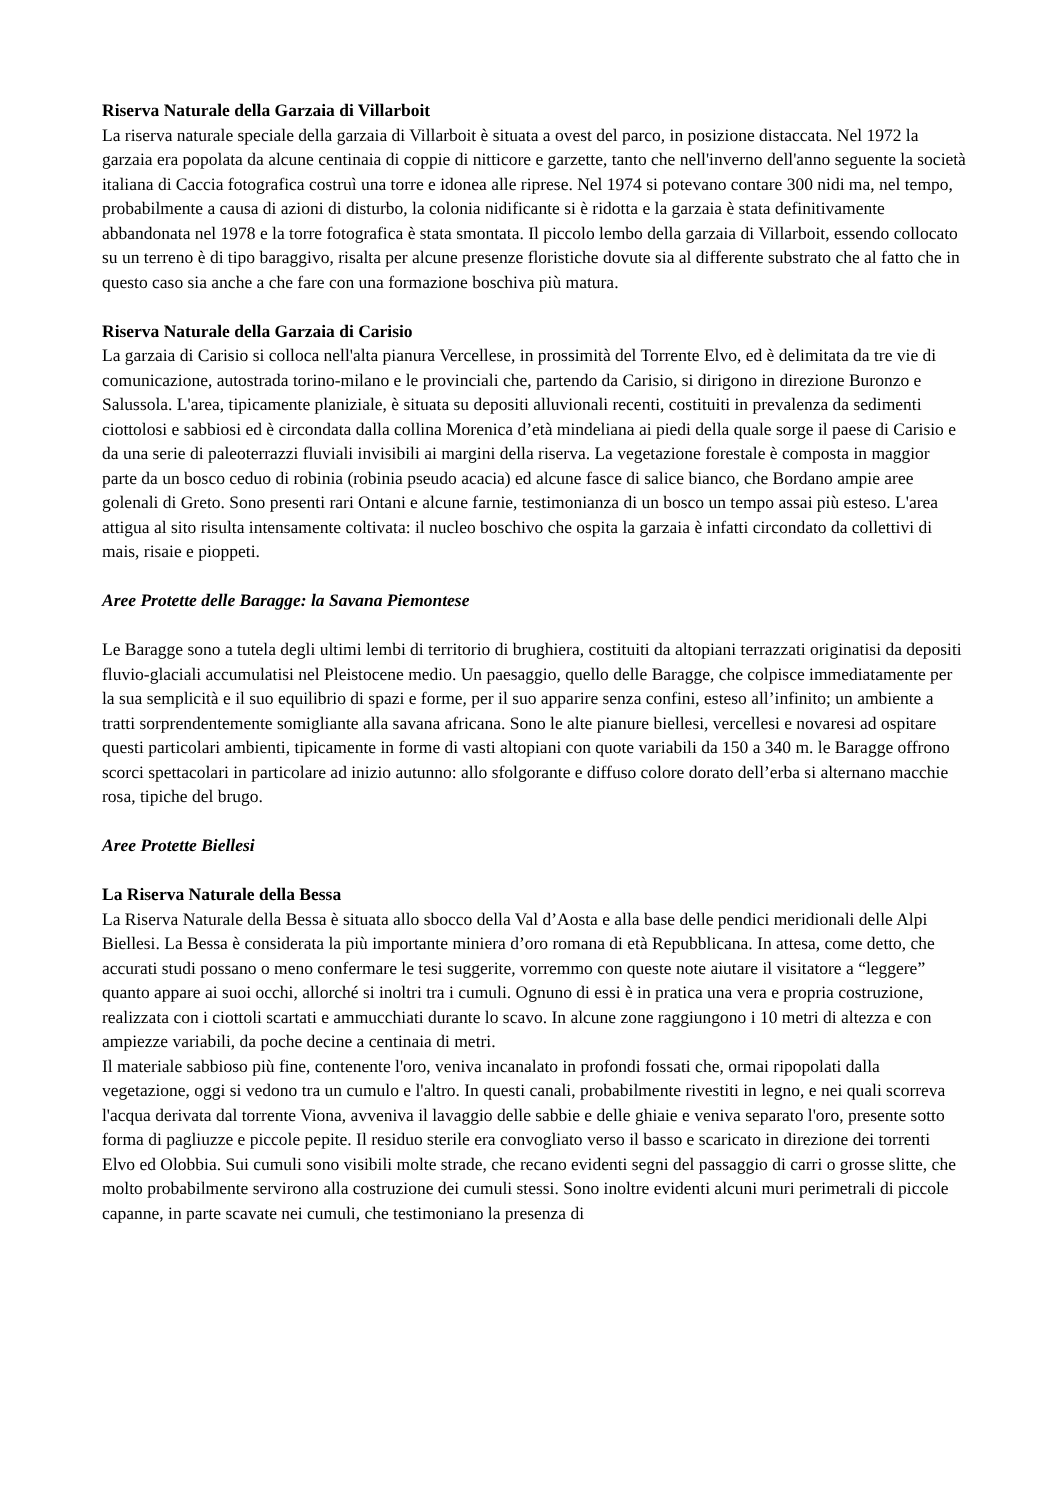Riserva Naturale della Garzaia di Villarboit
La riserva naturale speciale della garzaia di Villarboit è situata a ovest del parco, in posizione distaccata. Nel 1972 la garzaia era popolata da alcune centinaia di coppie di nitticore e garzette, tanto che nell'inverno dell'anno seguente la società italiana di Caccia fotografica costruì una torre e idonea alle riprese. Nel 1974 si potevano contare 300 nidi ma, nel tempo, probabilmente a causa di azioni di disturbo, la colonia nidificante si è ridotta e la garzaia è stata definitivamente abbandonata nel 1978 e la torre fotografica è stata smontata. Il piccolo lembo della garzaia di Villarboit, essendo collocato su un terreno è di tipo baraggivo, risalta per alcune presenze floristiche dovute sia al differente substrato che al fatto che in questo caso sia anche a che fare con una formazione boschiva più matura.
Riserva Naturale della Garzaia di Carisio
La garzaia di Carisio si colloca nell'alta pianura Vercellese, in prossimità del Torrente Elvo, ed è delimitata da tre vie di comunicazione, autostrada torino-milano e le provinciali che, partendo da Carisio, si dirigono in direzione Buronzo e Salussola. L'area, tipicamente planiziale, è situata su depositi alluvionali recenti, costituiti in prevalenza da sedimenti ciottolosi e sabbiosi ed è circondata dalla collina Morenica d’età mindeliana ai piedi della quale sorge il paese di Carisio e da una serie di paleoterrazzi fluviali invisibili ai margini della riserva. La vegetazione forestale è composta in maggior parte da un bosco ceduo di robinia (robinia pseudo acacia) ed alcune fasce di salice bianco, che Bordano ampie aree golenali di Greto. Sono presenti rari Ontani e alcune farnie, testimonianza di un bosco un tempo assai più esteso. L'area attigua al sito risulta intensamente coltivata: il nucleo boschivo che ospita la garzaia è infatti circondato da collettivi di mais, risaie e pioppeti.
Aree Protette delle Baragge: la Savana Piemontese
Le Baragge sono a tutela degli ultimi lembi di territorio di brughiera, costituiti da altopiani terrazzati originatisi da depositi fluvio-glaciali accumulatisi nel Pleistocene medio. Un paesaggio, quello delle Baragge, che colpisce immediatamente per la sua semplicità e il suo equilibrio di spazi e forme, per il suo apparire senza confini, esteso all’infinito; un ambiente a tratti sorprendentemente somigliante alla savana africana. Sono le alte pianure biellesi, vercellesi e novaresi ad ospitare questi particolari ambienti, tipicamente in forme di vasti altopiani con quote variabili da 150 a 340 m. le Baragge offrono scorci spettacolari in particolare ad inizio autunno: allo sfolgorante e diffuso colore dorato dell’erba si alternano macchie rosa, tipiche del brugo.
Aree Protette Biellesi
La Riserva Naturale della Bessa
La Riserva Naturale della Bessa è situata allo sbocco della Val d’Aosta e alla base delle pendici meridionali delle Alpi Biellesi. La Bessa è considerata la più importante miniera d’oro romana di età Repubblicana. In attesa, come detto, che accurati studi possano o meno confermare le tesi suggerite, vorremmo con queste note aiutare il visitatore a “leggere” quanto appare ai suoi occhi, allorché si inoltri tra i cumuli. Ognuno di essi è in pratica una vera e propria costruzione, realizzata con i ciottoli scartati e ammucchiati durante lo scavo. In alcune zone raggiungono i 10 metri di altezza e con ampiezze variabili, da poche decine a centinaia di metri.
Il materiale sabbioso più fine, contenente l'oro, veniva incanalato in profondi fossati che, ormai ripopolati dalla vegetazione, oggi si vedono tra un cumulo e l'altro. In questi canali, probabilmente rivestiti in legno, e nei quali scorreva l'acqua derivata dal torrente Viona, avveniva il lavaggio delle sabbie e delle ghiaie e veniva separato l'oro, presente sotto forma di pagliuzze e piccole pepite. Il residuo sterile era convogliato verso il basso e scaricato in direzione dei torrenti Elvo ed Olobbia. Sui cumuli sono visibili molte strade, che recano evidenti segni del passaggio di carri o grosse slitte, che molto probabilmente servirono alla costruzione dei cumuli stessi. Sono inoltre evidenti alcuni muri perimetrali di piccole capanne, in parte scavate nei cumuli, che testimoniano la presenza di